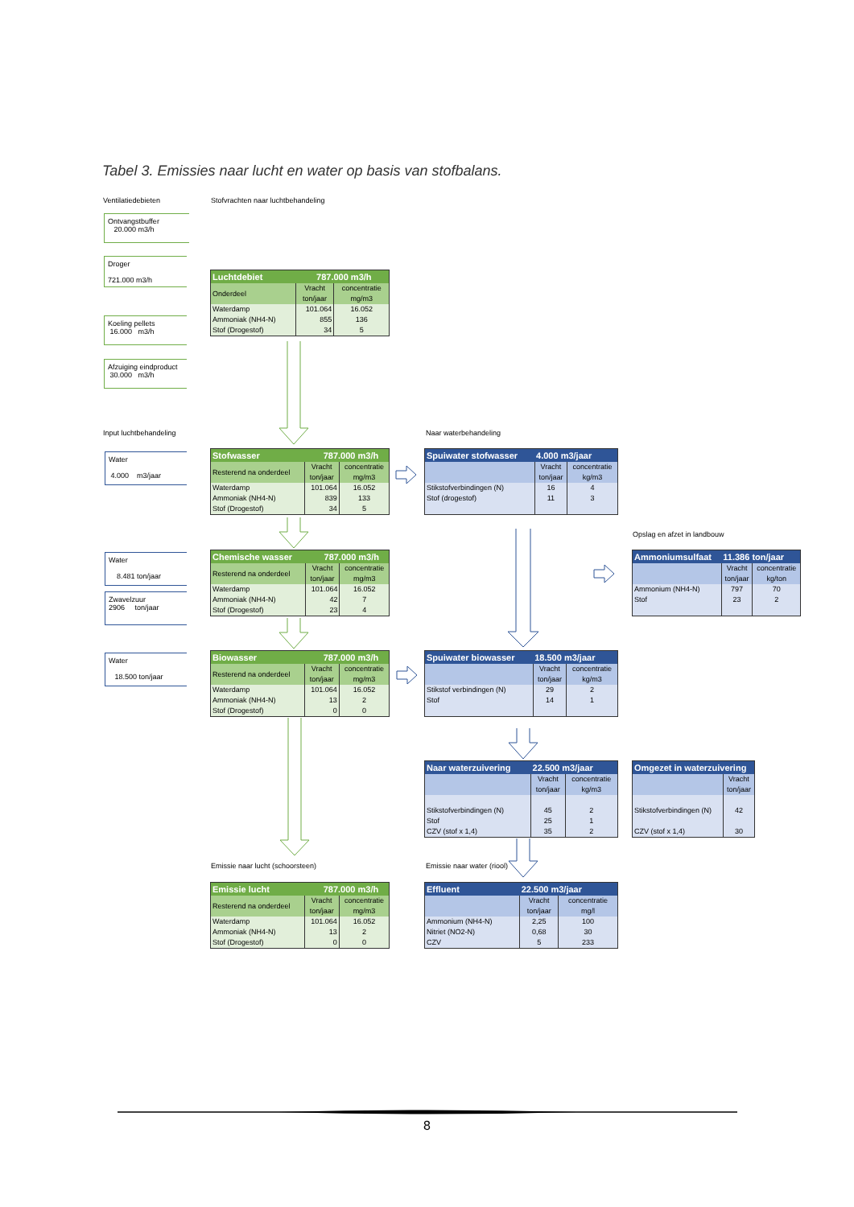Tabel 3. Emissies naar lucht en water op basis van stofbalans.
Ventilatiedebieten Stofvrachten naar luchtbehandeling
Ontvangstbuffer
20.000 m3/h
Droger
721.000 m3/h
Koeling pellets
16.000 m3/h
Afzuiging eindproduct
30.000 m3/h
| Luchtdebiet | | 787.000 m3/h | |
| --- | --- | --- | --- |
| Onderdeel | Vracht ton/jaar | | concentratie mg/m3 |
| Waterdamp | 101.064 | | 16.052 |
| Ammoniak (NH4-N) | 855 | | 136 |
| Stof (Drogestof) | 34 | | 5 |
Input luchtbehandeling Naar waterbehandeling
Water
4.000 m3/jaar
| Stofwasser | | 787.000 m3/h | |
| --- | --- | --- | --- |
| Resterend na onderdeel | Vracht ton/jaar | | concentratie mg/m3 |
| Waterdamp | 101.064 | | 16.052 |
| Ammoniak (NH4-N) | 839 | | 133 |
| Stof (Drogestof) | 34 | | 5 |
| Spuiwater stofwasser | 4.000 m3/jaar | |
| --- | --- | --- |
| | Vracht ton/jaar | concentratie kg/m3 |
| Stikstofverbindingen (N) Stof (drogestof) | 16 11 | 4 3 |
Opslag en afzet in landbouw
Water
8.481 ton/jaar
Zwavelzuur
2906 ton/jaar
| Chemische wasser | | 787.000 m3/h | |
| --- | --- | --- | --- |
| Resterend na onderdeel | Vracht ton/jaar | | concentratie mg/m3 |
| Waterdamp | 101.064 | | 16.052 |
| Ammoniak (NH4-N) | 42 | | 7 |
| Stof (Drogestof) | 23 | | 4 |
| Ammoniumsulfaat | 11.386 ton/jaar | |
| --- | --- | --- |
| | Vracht ton/jaar | concentratie kg/ton |
| Ammonium (NH4-N) Stof | 797 23 | 70 2 |
Water
18.500 ton/jaar
| Biowasser | | 787.000 m3/h | |
| --- | --- | --- | --- |
| Resterend na onderdeel | Vracht ton/jaar | | concentratie mg/m3 |
| Waterdamp | 101.064 | | 16.052 |
| Ammoniak (NH4-N) | 13 | | 2 |
| Stof (Drogestof) | 0 | | 0 |
| Spuiwater biowasser | 18.500 m3/jaar | |
| --- | --- | --- |
| | Vracht ton/jaar | concentratie kg/m3 |
| Stikstof verbindingen (N) Stof | 29 14 | 2 1 |
| Naar waterzuivering | 22.500 m3/jaar | |
| --- | --- | --- |
| | Vracht ton/jaar | concentratie kg/m3 |
| Stikstofverbindingen (N) Stof CZV (stof x 1,4) | 45 25 35 | 2 1 2 |
| Omgezet in waterzuivering | |
| --- | --- |
| | Vracht ton/jaar |
| Stikstofverbindingen (N) CZV (stof x 1,4) | 42 30 |
Emissie naar lucht (schoorsteen) Emissie naar water (riool)
| Emissie lucht | | 787.000 m3/h | |
| --- | --- | --- | --- |
| Resterend na onderdeel | Vracht ton/jaar | | concentratie mg/m3 |
| Waterdamp | 101.064 | | 16.052 |
| Ammoniak (NH4-N) | 13 | | 2 |
| Stof (Drogestof) | 0 | | 0 |
| Effluent | 22.500 m3/jaar | |
| --- | --- | --- |
| | Vracht ton/jaar | concentratie mg/l |
| Ammonium (NH4-N) | 2,25 | 100 |
| Nitriet (NO2-N) | 0,68 | 30 |
| CZV | 5 | 233 |
8